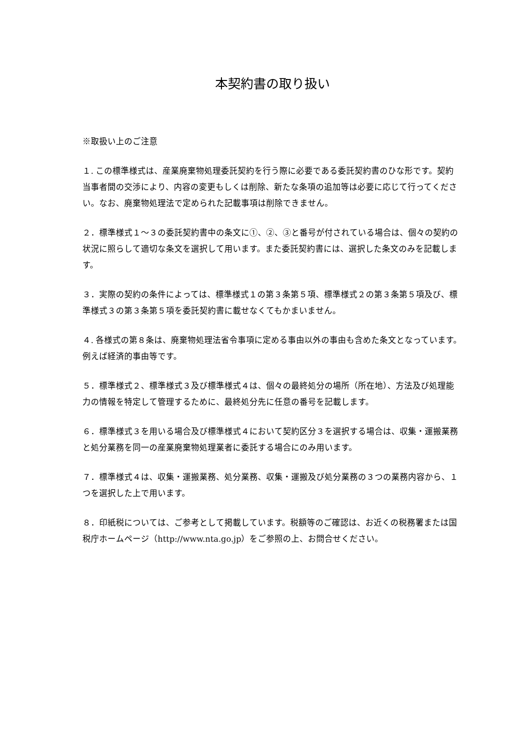本契約書の取り扱い
※取扱い上のご注意
１. この標準様式は、産業廃棄物処理委託契約を行う際に必要である委託契約書のひな形です。契約当事者間の交渉により、内容の変更もしくは削除、新たな条項の追加等は必要に応じて行ってください。なお、廃棄物処理法で定められた記載事項は削除できません。
２．標準様式１～３の委託契約書中の条文に①、②、③と番号が付されている場合は、個々の契約の状況に照らして適切な条文を選択して用います。また委託契約書には、選択した条文のみを記載します。
３．実際の契約の条件によっては、標準様式１の第３条第５項、標準様式２の第３条第５項及び、標準様式３の第３条第５項を委託契約書に載せなくてもかまいません。
４. 各様式の第８条は、廃棄物処理法省令事項に定める事由以外の事由も含めた条文となっています。例えば経済的事由等です。
５．標準様式２、標準様式３及び標準様式４は、個々の最終処分の場所（所在地）、方法及び処理能力の情報を特定して管理するために、最終処分先に任意の番号を記載します。
６．標準様式３を用いる場合及び標準様式４において契約区分３を選択する場合は、収集・運搬業務と処分業務を同一の産業廃棄物処理業者に委託する場合にのみ用います。
７．標準様式４は、収集・運搬業務、処分業務、収集・運搬及び処分業務の３つの業務内容から、１つを選択した上で用います。
８．印紙税については、ご参考として掲載しています。税額等のご確認は、お近くの税務署または国税庁ホームページ（http://www.nta.go.jp）をご参照の上、お問合せください。